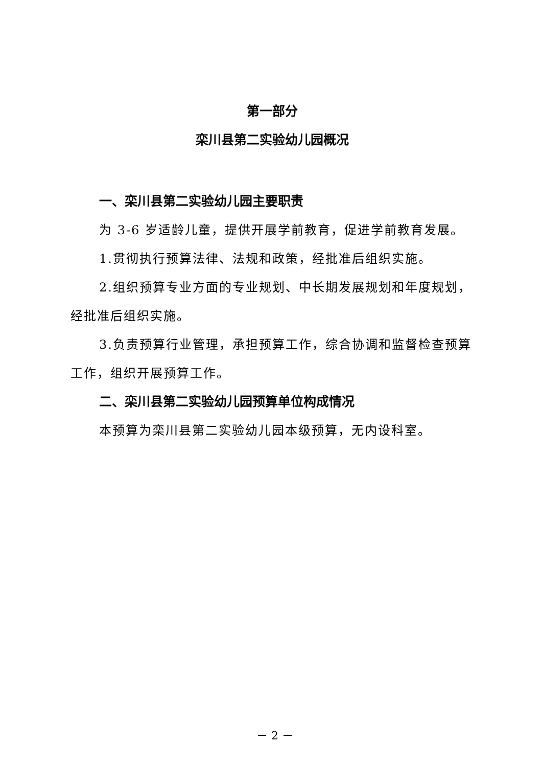第一部分
栾川县第二实验幼儿园概况
一、栾川县第二实验幼儿园主要职责
为 3-6 岁适龄儿童，提供开展学前教育，促进学前教育发展。
1.贯彻执行预算法律、法规和政策，经批准后组织实施。
2.组织预算专业方面的专业规划、中长期发展规划和年度规划，经批准后组织实施。
3.负责预算行业管理，承担预算工作，综合协调和监督检查预算工作，组织开展预算工作。
二、栾川县第二实验幼儿园预算单位构成情况
本预算为栾川县第二实验幼儿园本级预算，无内设科室。
－ 2 －